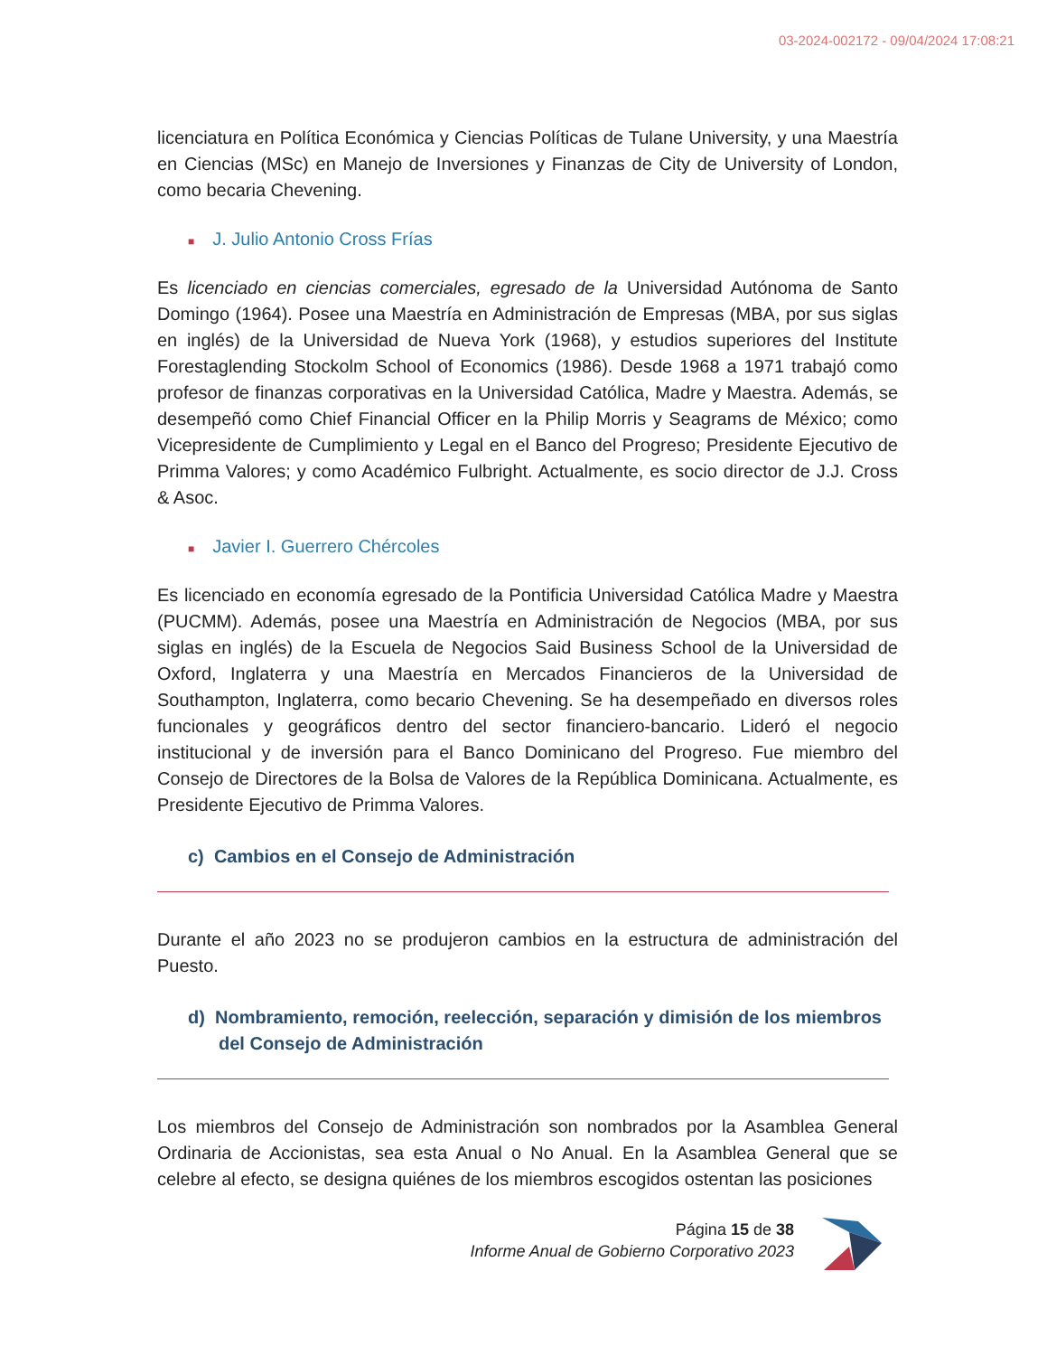03-2024-002172 - 09/04/2024 17:08:21
licenciatura en Política Económica y Ciencias Políticas de Tulane University, y una Maestría en Ciencias (MSc) en Manejo de Inversiones y Finanzas de City de University of London, como becaria Chevening.
■ J. Julio Antonio Cross Frías
Es licenciado en ciencias comerciales, egresado de la Universidad Autónoma de Santo Domingo (1964). Posee una Maestría en Administración de Empresas (MBA, por sus siglas en inglés) de la Universidad de Nueva York (1968), y estudios superiores del Institute Forestaglending Stockolm School of Economics (1986). Desde 1968 a 1971 trabajó como profesor de finanzas corporativas en la Universidad Católica, Madre y Maestra. Además, se desempeñó como Chief Financial Officer en la Philip Morris y Seagrams de México; como Vicepresidente de Cumplimiento y Legal en el Banco del Progreso; Presidente Ejecutivo de Primma Valores; y como Académico Fulbright. Actualmente, es socio director de J.J. Cross & Asoc.
■ Javier I. Guerrero Chércoles
Es licenciado en economía egresado de la Pontificia Universidad Católica Madre y Maestra (PUCMM). Además, posee una Maestría en Administración de Negocios (MBA, por sus siglas en inglés) de la Escuela de Negocios Said Business School de la Universidad de Oxford, Inglaterra y una Maestría en Mercados Financieros de la Universidad de Southampton, Inglaterra, como becario Chevening. Se ha desempeñado en diversos roles funcionales y geográficos dentro del sector financiero-bancario. Lideró el negocio institucional y de inversión para el Banco Dominicano del Progreso. Fue miembro del Consejo de Directores de la Bolsa de Valores de la República Dominicana. Actualmente, es Presidente Ejecutivo de Primma Valores.
c) Cambios en el Consejo de Administración
Durante el año 2023 no se produjeron cambios en la estructura de administración del Puesto.
d) Nombramiento, remoción, reelección, separación y dimisión de los miembros del Consejo de Administración
Los miembros del Consejo de Administración son nombrados por la Asamblea General Ordinaria de Accionistas, sea esta Anual o No Anual. En la Asamblea General que se celebre al efecto, se designa quiénes de los miembros escogidos ostentan las posiciones
Página 15 de 38
Informe Anual de Gobierno Corporativo 2023